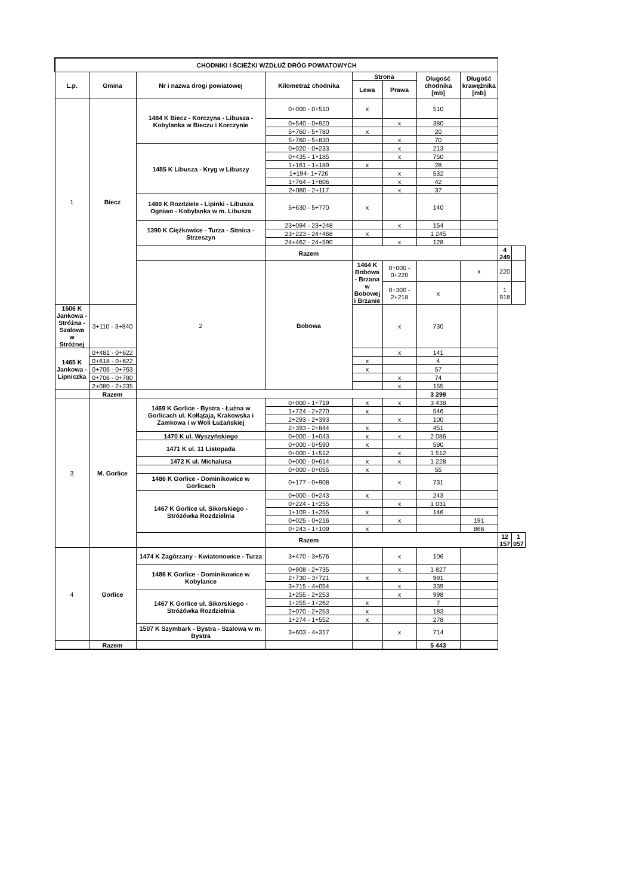| CHODNIKI I ŚCIEŻKI WZDŁUŻ DRÓG POWIATOWYCH | | | | | | | | | |
| --- | --- | --- | --- | --- | --- | --- | --- | --- | --- |
| L.p. | Gmina | Nr i nazwa drogi powiatowej | Kilometraż chodnika | Strona | | Długość chodnika [mb] | Długość krawężnika [mb] | | |
| | | | | Lewa | Prawa | | | | |
| 1 | Biecz | 1484 K Biecz - Korczyna - Libusza - Kobylanka w Bieczu i Korczynie | 0+000 - 0+510 | x | | 510 | | | |
| | | | 0+540 - 0+920 | | x | 380 | | | |
| | | | 5+760 - 5+780 | x | | 20 | | | |
| | | | 5+760 - 5+830 | | x | 70 | | | |
| | | 1485 K Libusza - Kryg w Libuszy | 0+020 - 0+233 | | x | 213 | | | |
| | | | 0+435 - 1+185 | | x | 750 | | | |
| | | | 1+161 - 1+189 | x | | 28 | | | |
| | | | 1+194- 1+726 | | x | 532 | | | |
| | | | 1+764 - 1+806 | | x | 42 | | | |
| | | | 2+080 - 2+117 | | x | 37 | | | |
| | | 1480 K Rozdziele - Lipinki - Libusza Ogniwo - Kobylanka w m. Libusza | 5+630 - 5+770 | x | | 140 | | | |
| | | 1390 K Ciężkowice - Turza - Sitnica - Strzeszyn | 23+094 - 23+248 | | x | 154 | | | |
| | | | 23+223 - 24+468 | x | | 1 245 | | | |
| | | | 24+462 - 24+590 | | x | 128 | | | |
| | | | Razem | | | | | 4 249 | |
| | | 2 | Bobowa | 1464 K Bobowa - Brzana w Bobowej i Brzanie | 0+000 - 0+220 | | x | 220 | |
| | | | | | 0+300 - 2+218 | x | | 1 918 | |
| 1506 K Jankowa - Stróżna - Szalowa w Stróżnej | 3+110 - 3+840 | | | | x | 730 | | | |
| 1465 K Jankowa - Lipniczka | 0+481 - 0+622 | | | | x | 141 | | | |
| | 0+618 - 0+622 | | | x | | 4 | | | |
| | 0+706 - 0+763 | | | x | | 57 | | | |
| | 0+706 - 0+780 | | | | x | 74 | | | |
| | 2+080 - 2+235 | | | | x | 155 | | | |
| | Razem | | | | | 3 299 | | | |
| 3 | M. Gorlice | 1469 K Gorlice - Bystra - Łużna w Gorlicach ul. Kołłątaja, Krakowska i Zamkowa i w Woli Łużańskiej | 0+000 - 1+719 | x | x | 3 438 | | | |
| | | | 1+724 - 2+270 | x | | 546 | | | |
| | | | 2+293 - 2+393 | | x | 100 | | | |
| | | | 2+393 - 2+844 | x | | 451 | | | |
| | | 1470 K ul. Wyszyńskiego | 0+000 - 1+043 | x | x | 2 086 | | | |
| | | 1471 K ul. 11 Listopada | 0+000 - 0+590 | x | | 590 | | | |
| | | | 0+000 - 1+512 | | x | 1 512 | | | |
| | | 1472 K ul. Michalusa | 0+000 - 0+614 | x | x | 1 228 | | | |
| | | | 0+000 - 0+055 | x | | 55 | | | |
| | | 1486 K Gorlice - Dominikowice w Gorlicach | 0+177 - 0+908 | | x | 731 | | | |
| | | 1467 K Gorlice ul. Sikorskiego - Stróżówka Rozdzielnia | 0+000 - 0+243 | x | | 243 | | | |
| | | | 0+224 - 1+255 | | x | 1 031 | | | |
| | | | 1+109 - 1+255 | x | | 146 | | | |
| | | | 0+025 - 0+216 | | x | | 191 | | |
| | | | 0+243 - 1+109 | x | | | 866 | | |
| | | | Razem | | | | | 12 157 | 1 057 |
| 4 | Gorlice | 1474 K Zagórzany - Kwiatonowice - Turza | 3+470 - 3+576 | | x | 106 | | | |
| | | 1486 K Gorlice - Dominikowice w Kobylance | 0+908 - 2+735 | | x | 1 827 | | | |
| | | | 2+730 - 3+721 | x | | 991 | | | |
| | | | 3+715 - 4+054 | | x | 339 | | | |
| | | 1467 K Gorlice ul. Sikorskiego - Stróżówka Rozdzielnia | 1+255 - 2+253 | | x | 998 | | | |
| | | | 1+255 - 1+262 | x | | 7 | | | |
| | | | 2+070 - 2+253 | x | | 183 | | | |
| | | | 1+274 - 1+552 | x | | 278 | | | |
| | | 1507 K Szymbark - Bystra - Szalowa w m. Bystra | 3+603 - 4+317 | | x | 714 | | | |
| | Razem | | | | | 5 443 | | | |